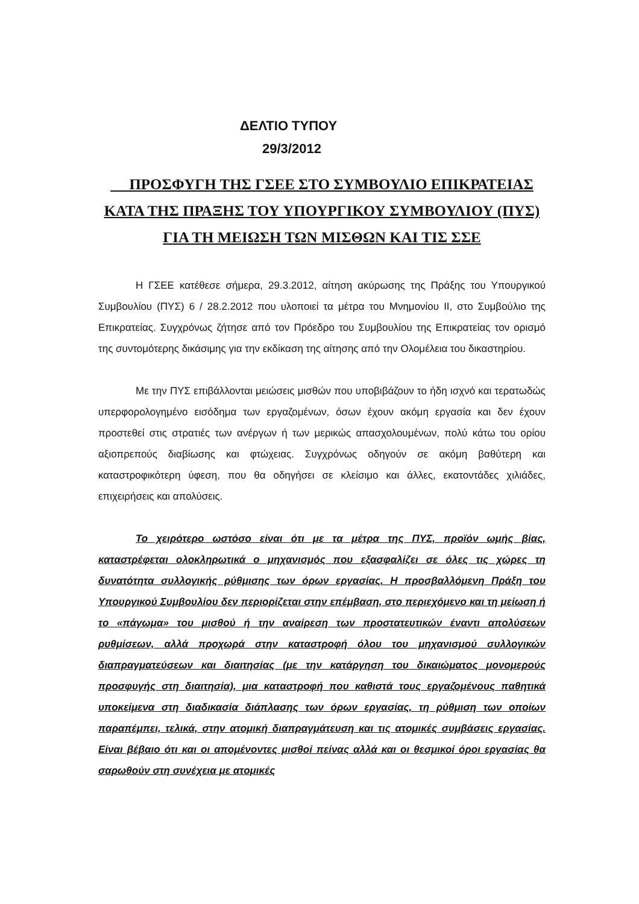ΔΕΛΤΙΟ ΤΥΠΟΥ
29/3/2012
ΠΡΟΣΦΥΓΗ ΤΗΣ ΓΣΕΕ ΣΤΟ ΣΥΜΒΟΥΛΙΟ ΕΠΙΚΡΑΤΕΙΑΣ ΚΑΤΑ ΤΗΣ ΠΡΑΞΗΣ ΤΟΥ ΥΠΟΥΡΓΙΚΟΥ ΣΥΜΒΟΥΛΙΟΥ (ΠΥΣ) ΓΙΑ ΤΗ ΜΕΙΩΣΗ ΤΩΝ ΜΙΣΘΩΝ ΚΑΙ ΤΙΣ ΣΣΕ
Η ΓΣΕΕ κατέθεσε σήμερα, 29.3.2012, αίτηση ακύρωσης της Πράξης του Υπουργικού Συμβουλίου (ΠΥΣ) 6 / 28.2.2012 που υλοποιεί τα μέτρα του Μνημονίου ΙΙ, στο Συμβούλιο της Επικρατείας. Συγχρόνως ζήτησε από τον Πρόεδρο του Συμβουλίου της Επικρατείας τον ορισμό της συντομότερης δικάσιμης για την εκδίκαση της αίτησης από την Ολομέλεια του δικαστηρίου.
Με την ΠΥΣ επιβάλλονται μειώσεις μισθών που υποβιβάζουν το ήδη ισχνό και τερατωδώς υπερφορολογημένο εισόδημα των εργαζομένων, όσων έχουν ακόμη εργασία και δεν έχουν προστεθεί στις στρατιές των ανέργων ή των μερικώς απασχολουμένων, πολύ κάτω του ορίου αξιοπρεπούς διαβίωσης και φτώχειας. Συγχρόνως οδηγούν σε ακόμη βαθύτερη και καταστροφικότερη ύφεση, που θα οδηγήσει σε κλείσιμο και άλλες, εκατοντάδες χιλιάδες, επιχειρήσεις και απολύσεις.
Το χειρότερο ωστόσο είναι ότι με τα μέτρα της ΠΥΣ, προϊόν ωμής βίας, καταστρέφεται ολοκληρωτικά ο μηχανισμός που εξασφαλίζει σε όλες τις χώρες τη δυνατότητα συλλογικής ρύθμισης των όρων εργασίας. Η προσβαλλόμενη Πράξη του Υπουργικού Συμβουλίου δεν περιορίζεται στην επέμβαση, στο περιεχόμενο και τη μείωση ή το «πάγωμα» του μισθού ή την αναίρεση των προστατευτικών έναντι απολύσεων ρυθμίσεων, αλλά προχωρά στην καταστροφή όλου του μηχανισμού συλλογικών διαπραγματεύσεων και διαιτησίας (με την κατάργηση του δικαιώματος μονομερούς προσφυγής στη διαιτησία), μια καταστροφή που καθιστά τους εργαζομένους παθητικά υποκείμενα στη διαδικασία διάπλασης των όρων εργασίας, τη ρύθμιση των οποίων παραπέμπει, τελικά, στην ατομική διαπραγμάτευση και τις ατομικές συμβάσεις εργασίας. Είναι βέβαιο ότι και οι απομένοντες μισθοί πείνας αλλά και οι θεσμικοί όροι εργασίας θα σαρωθούν στη συνέχεια με ατομικές